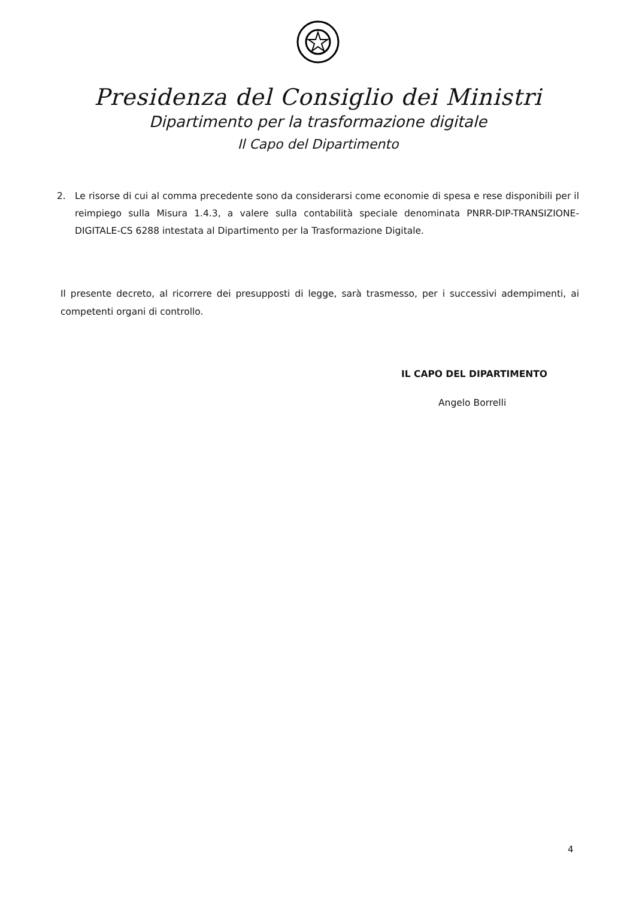Presidenza del Consiglio dei Ministri
Dipartimento per la trasformazione digitale
Il Capo del Dipartimento
2. Le risorse di cui al comma precedente sono da considerarsi come economie di spesa e rese disponibili per il reimpiego sulla Misura 1.4.3, a valere sulla contabilità speciale denominata PNRR-DIP-TRANSIZIONE-DIGITALE-CS 6288 intestata al Dipartimento per la Trasformazione Digitale.
Il presente decreto, al ricorrere dei presupposti di legge, sarà trasmesso, per i successivi adempimenti, ai competenti organi di controllo.
IL CAPO DEL DIPARTIMENTO
Angelo Borrelli
4